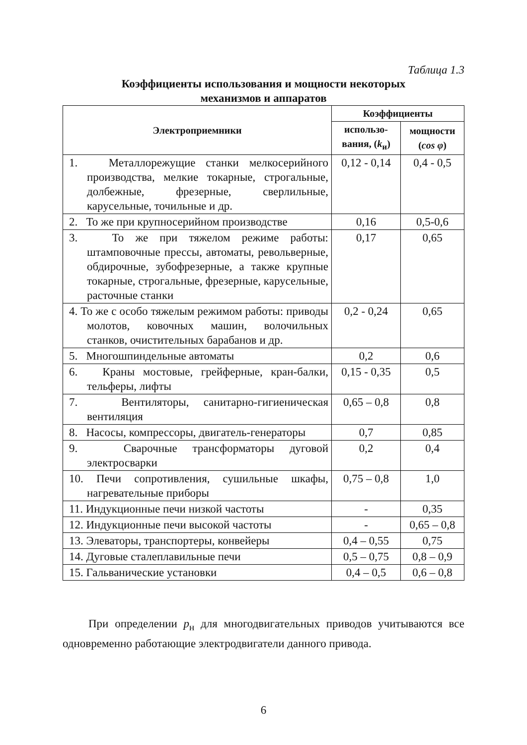Таблица 1.3
Коэффициенты использования и мощности некоторых
механизмов и аппаратов
| Электроприемники | Коэффициенты | |
| --- | --- | --- |
| | использо- вания, ( k<sub>и</sub>) | мощности ( cos φ ) |
| 1. Металлорежущие станки мелкосерийного производства, мелкие токарные, строгальные, долбежные, фрезерные, сверлильные, карусельные, точильные и др. | 0,12 - 0,14 | 0,4 - 0,5 |
| 2. То же при крупносерийном производстве | 0,16 | 0,5-0,6 |
| 3. То же при тяжелом режиме работы: штамповочные прессы, автоматы, револьверные, обдирочные, зубофрезерные, а также крупные токарные, строгальные, фрезерные, карусельные, расточные станки | 0,17 | 0,65 |
| 4. То же с особо тяжелым режимом работы: приводы молотов, ковочных машин, волочильных станков, очистительных барабанов и др. | 0,2 - 0,24 | 0,65 |
| 5. Многошпиндельные автоматы | 0,2 | 0,6 |
| 6. Краны мостовые, грейферные, кран-балки, тельферы, лифты | 0,15 - 0,35 | 0,5 |
| 7. Вентиляторы, санитарно-гигиеническая вентиляция | 0,65 – 0,8 | 0,8 |
| 8. Насосы, компрессоры, двигатель-генераторы | 0,7 | 0,85 |
| 9. Сварочные трансформаторы дуговой электросварки | 0,2 | 0,4 |
| 10. Печи сопротивления, сушильные шкафы, нагревательные приборы | 0,75 – 0,8 | 1,0 |
| 11. Индукционные печи низкой частоты | - | 0,35 |
| 12. Индукционные печи высокой частоты | - | 0,65 – 0,8 |
| 13. Элеваторы, транспортеры, конвейеры | 0,4 – 0,55 | 0,75 |
| 14. Дуговые сталеплавильные печи | 0,5 – 0,75 | 0,8 – 0,9 |
| 15. Гальванические установки | 0,4 – 0,5 | 0,6 – 0,8 |
При определении p<sub>н</sub> для многодвигательных приводов учитываются все одновременно работающие электродвигатели данного привода.
6